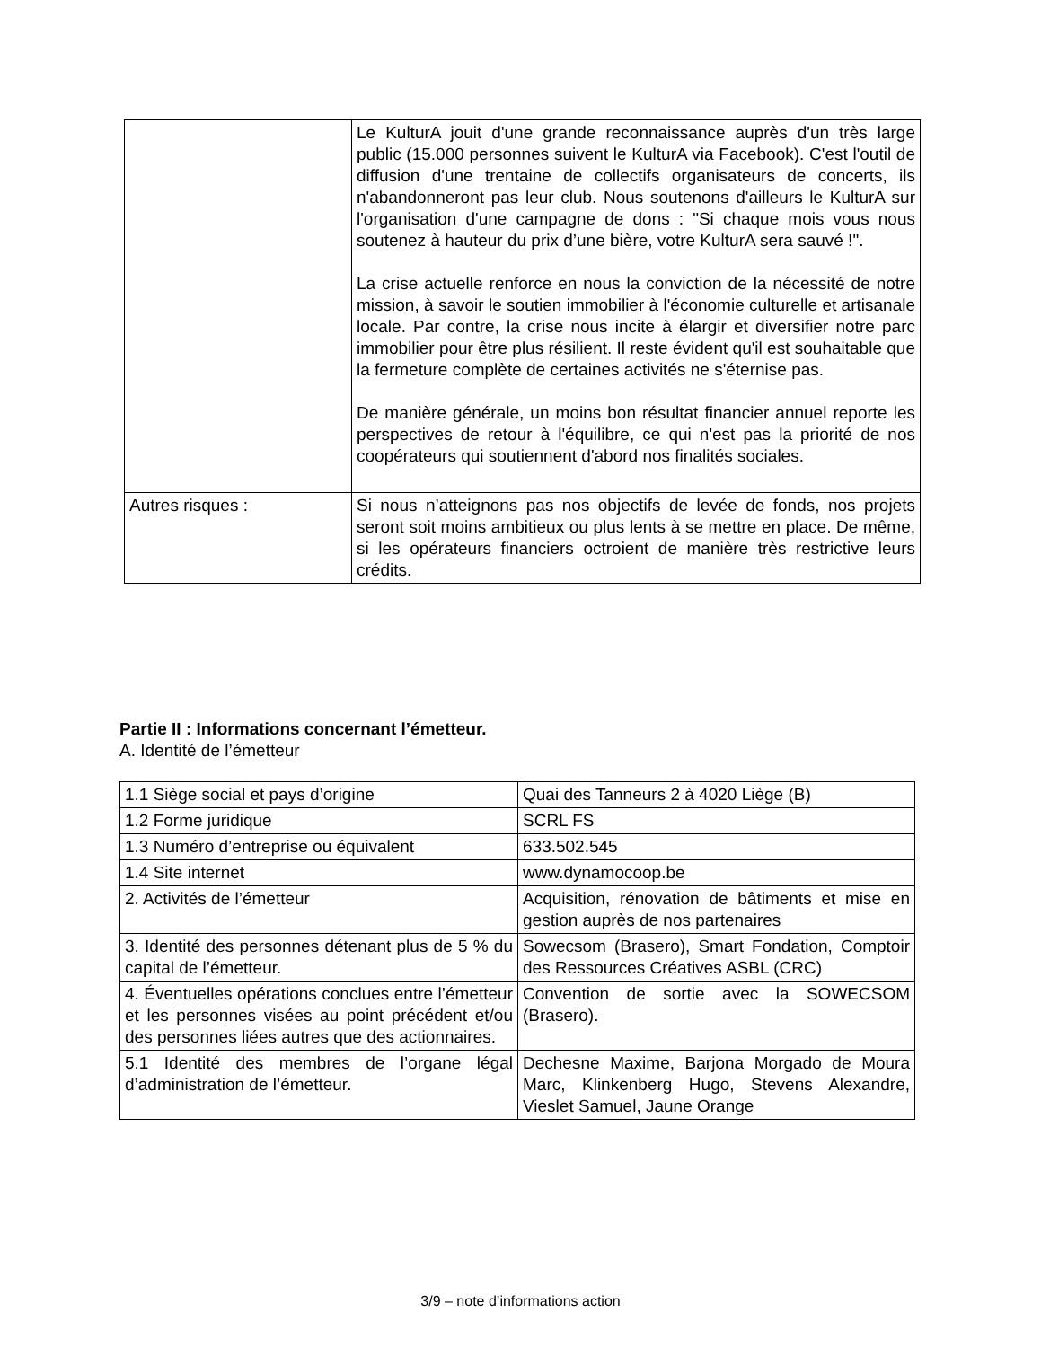| | Le KulturA jouit d'une grande reconnaissance auprès d'un très large public (15.000 personnes suivent le KulturA via Facebook). C'est l'outil de diffusion d'une trentaine de collectifs organisateurs de concerts, ils n'abandonneront pas leur club. Nous soutenons d'ailleurs le KulturA sur l'organisation d'une campagne de dons : "Si chaque mois vous nous soutenez à hauteur du prix d’une bière, votre KulturA sera sauvé !". La crise actuelle renforce en nous la conviction de la nécessité de notre mission, à savoir le soutien immobilier à l'économie culturelle et artisanale locale. Par contre, la crise nous incite à élargir et diversifier notre parc immobilier pour être plus résilient. Il reste évident qu'il est souhaitable que la fermeture complète de certaines activités ne s'éternise pas. De manière générale, un moins bon résultat financier annuel reporte les perspectives de retour à l'équilibre, ce qui n'est pas la priorité de nos coopérateurs qui soutiennent d'abord nos finalités sociales. |
| Autres risques : | Si nous n’atteignons pas nos objectifs de levée de fonds, nos projets seront soit moins ambitieux ou plus lents à se mettre en place. De même, si les opérateurs financiers octroient de manière très restrictive leurs crédits. |
Partie II : Informations concernant l’émetteur.
A. Identité de l’émetteur
| 1.1 Siège social et pays d’origine | Quai des Tanneurs 2 à 4020 Liège (B) |
| 1.2 Forme juridique | SCRL FS |
| 1.3 Numéro d’entreprise ou équivalent | 633.502.545 |
| 1.4 Site internet | www.dynamocoop.be |
| 2. Activités de l’émetteur | Acquisition, rénovation de bâtiments et mise en gestion auprès de nos partenaires |
| 3. Identité des personnes détenant plus de 5 % du capital de l’émetteur. | Sowecsom (Brasero), Smart Fondation, Comptoir des Ressources Créatives ASBL (CRC) |
| 4. Éventuelles opérations conclues entre l’émetteur et les personnes visées au point précédent et/ou des personnes liées autres que des actionnaires. | Convention de sortie avec la SOWECSOM (Brasero). |
| 5.1 Identité des membres de l’organe légal d’administration de l’émetteur. | Dechesne Maxime, Barjona Morgado de Moura Marc, Klinkenberg Hugo, Stevens Alexandre, Vieslet Samuel, Jaune Orange |
3/9 – note d’informations action